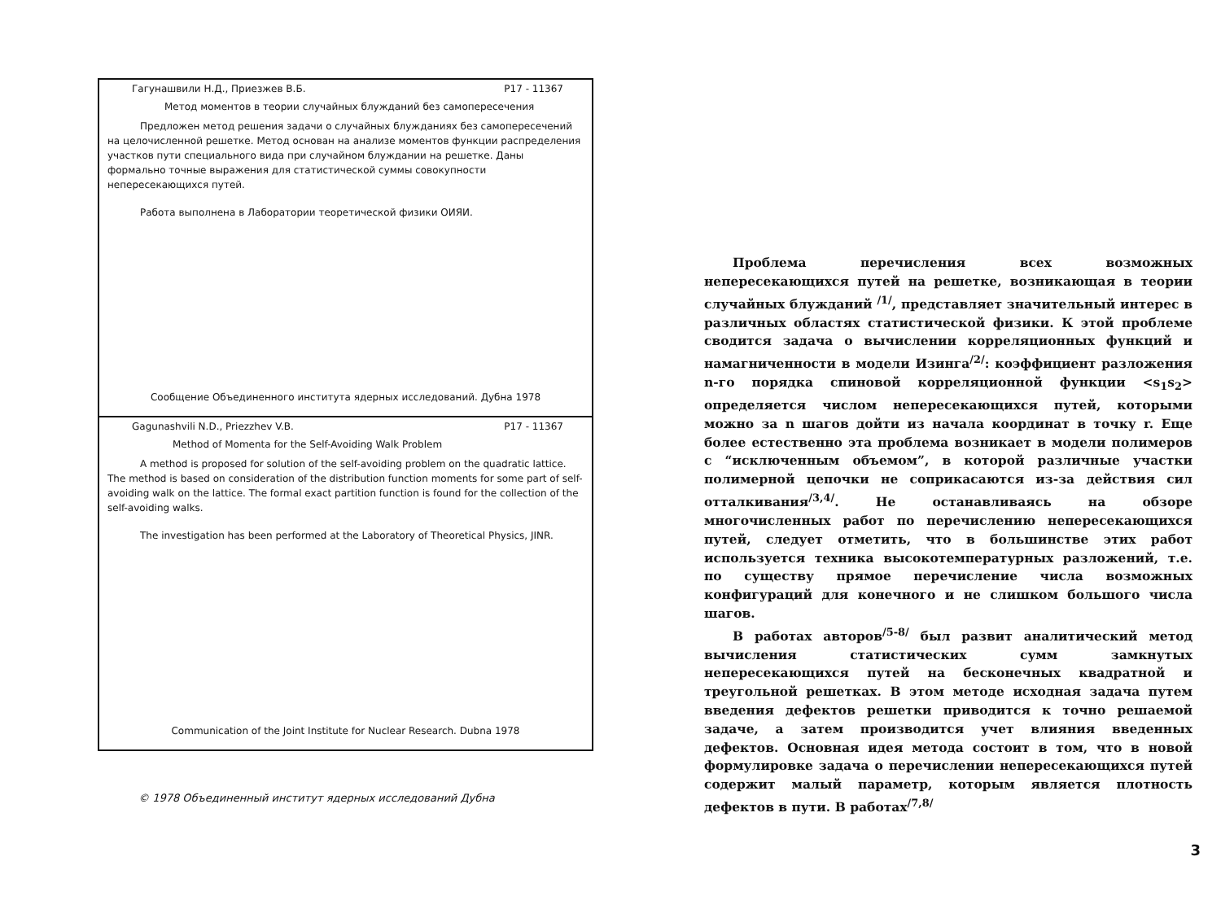Гагунашвили Н.Д., Приезжев В.Б. P17 - 11367
Метод моментов в теории случайных блужданий без самопересечения
Предложен метод решения задачи о случайных блужданиях без самопересечений на целочисленной решетке. Метод основан на анализе моментов функции распределения участков пути специального вида при случайном блуждании на решетке. Даны формально точные выражения для статистической суммы совокупности непересекающихся путей.
Работа выполнена в Лаборатории теоретической физики ОИЯИ.
Сообщение Объединенного института ядерных исследований. Дубна 1978
Gagunashvili N.D., Priezzhev V.B. P17 - 11367
Method of Momenta for the Self-Avoiding Walk Problem
A method is proposed for solution of the self-avoiding problem on the quadratic lattice. The method is based on consideration of the distribution function moments for some part of self-avoiding walk on the lattice. The formal exact partition function is found for the collection of the self-avoiding walks.
The investigation has been performed at the Laboratory of Theoretical Physics, JINR.
Communication of the Joint Institute for Nuclear Research. Dubna 1978
© 1978 Объединенный институт ядерных исследований Дубна
Проблема перечисления всех возможных непересекающихся путей на решетке, возникающая в теории случайных блужданий <sup>/1/</sup>, представляет значительный интерес в различных областях статистической физики. К этой проблеме сводится задача о вычислении корреляционных функций и намагниченности в модели Изинга<sup>/2/</sup>: коэффициент разложения n-го порядка спиновой корреляционной функции <s<sub>1</sub>s<sub>2</sub>> определяется числом непересекающихся путей, которыми можно за n шагов дойти из начала координат в точку r. Еще более естественно эта проблема возникает в модели полимеров с “исключенным объемом”, в которой различные участки полимерной цепочки не соприкасаются из-за действия сил отталкивания<sup>/3,4/</sup>. Не останавливаясь на обзоре многочисленных работ по перечислению непересекающихся путей, следует отметить, что в большинстве этих работ используется техника высокотемпературных разложений, т.е. по существу прямое перечисление числа возможных конфигураций для конечного и не слишком большого числа шагов.
В работах авторов<sup>/5-8/</sup> был развит аналитический метод вычисления статистических сумм замкнутых непересекающихся путей на бесконечных квадратной и треугольной решетках. В этом методе исходная задача путем введения дефектов решетки приводится к точно решаемой задаче, а затем производится учет влияния введенных дефектов. Основная идея метода состоит в том, что в новой формулировке задача о перечислении непересекающихся путей содержит малый параметр, которым является плотность дефектов в пути. В работах<sup>/7,8/</sup>
3